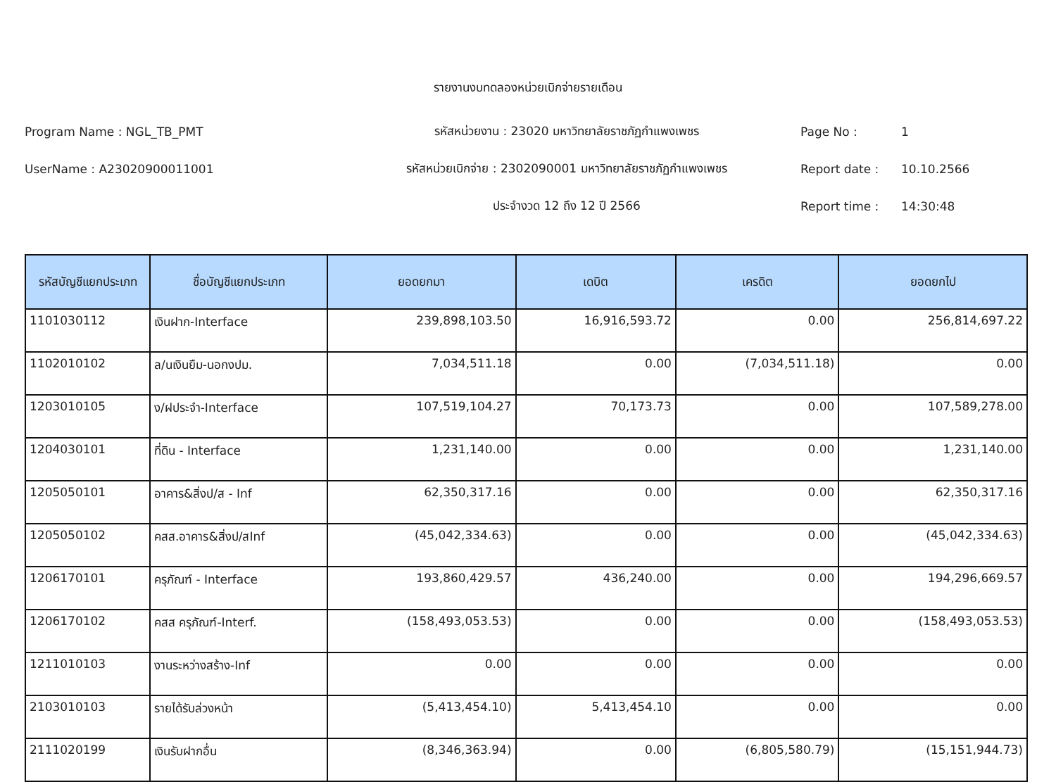รายงานงบทดลองหน่วยเบิกจ่ายรายเดือน
Program Name : NGL_TB_PMT รหัสหน่วยงาน : 23020 มหาวิทยาลัยราชภัฏกำแพงเพชร Page No : 1
UserName : A23020900011001 รหัสหน่วยเบิกจ่าย : 2302090001 มหาวิทยาลัยราชภัฏกำแพงเพชร Report date : 10.10.2566
ประจำงวด 12 ถึง 12 ปี 2566 Report time : 14:30:48
| รหัสบัญชีแยกประเภท | ชื่อบัญชีแยกประเภท | ยอดยกมา | เดบิต | เครดิต | ยอดยกไป |
| --- | --- | --- | --- | --- | --- |
| 1101030112 | เงินฝาก-Interface | 239,898,103.50 | 16,916,593.72 | 0.00 | 256,814,697.22 |
| 1102010102 | ล/นเงินยืม-นอกงปม. | 7,034,511.18 | 0.00 | (7,034,511.18) | 0.00 |
| 1203010105 | ง/ฝประจำ-Interface | 107,519,104.27 | 70,173.73 | 0.00 | 107,589,278.00 |
| 1204030101 | ที่ดิน - Interface | 1,231,140.00 | 0.00 | 0.00 | 1,231,140.00 |
| 1205050101 | อาคาร&สิ่งป/ส - Inf | 62,350,317.16 | 0.00 | 0.00 | 62,350,317.16 |
| 1205050102 | คสส.อาคาร&สิ่งป/สInf | (45,042,334.63) | 0.00 | 0.00 | (45,042,334.63) |
| 1206170101 | ครุภัณฑ์ - Interface | 193,860,429.57 | 436,240.00 | 0.00 | 194,296,669.57 |
| 1206170102 | คสส ครุภัณฑ์-Interf. | (158,493,053.53) | 0.00 | 0.00 | (158,493,053.53) |
| 1211010103 | งานระหว่างสร้าง-Inf | 0.00 | 0.00 | 0.00 | 0.00 |
| 2103010103 | รายได้รับล่วงหน้า | (5,413,454.10) | 5,413,454.10 | 0.00 | 0.00 |
| 2111020199 | เงินรับฝากอื่น | (8,346,363.94) | 0.00 | (6,805,580.79) | (15,151,944.73) |